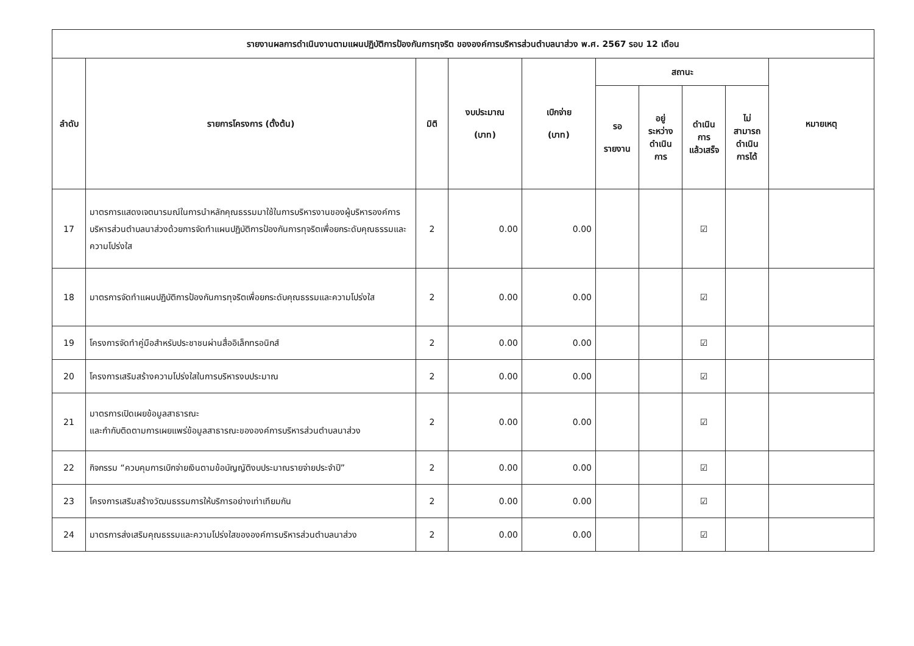| รายงานผลการดำเนินงานตามแผนปฏิบัติการป้องกันการทุจริต ขององค์การบริหารส่วนตำบลนาส่วง พ.ศ. 2567 รอบ 12 เดือน | | | | | | | | | |
| --- | --- | --- | --- | --- | --- | --- | --- | --- | --- |
| ลำดับ | รายการโครงการ (ตั้งต้น) | มิติ | งบประมาณ (บาท) | เบิกจ่าย (บาท) | สถานะ | | | | หมายเหตุ |
| | | | | | รอ รายงาน | อยู่ ระหว่าง ดำเนิน การ | ดำเนิน การ แล้วเสร็จ | ไม่ สามารถ ดำเนิน การได้ | |
| 17 | มาตรการแสดงเจตนารมณ์ในการนำหลักคุณธรรมมาใช้ในการบริหารงานของผู้บริหารองค์การบริหารส่วนตำบลนาส่วงด้วยการจัดทำแผนปฏิบัติการป้องกันการทุจริตเพื่อยกระดับคุณธรรมและความโปร่งใส | 2 | 0.00 | 0.00 | | | ☑ | | |
| 18 | มาตรการจัดทำแผนปฏิบัติการป้องกันการทุจริตเพื่อยกระดับคุณธรรมและความโปร่งใส | 2 | 0.00 | 0.00 | | | ☑ | | |
| 19 | โครงการจัดทำคู่มือสำหรับประชาชนผ่านสื่ออิเล็กทรอนิกส์ | 2 | 0.00 | 0.00 | | | ☑ | | |
| 20 | โครงการเสริมสร้างความโปร่งใสในการบริหารงบประมาณ | 2 | 0.00 | 0.00 | | | ☑ | | |
| 21 | มาตรการเปิดเผยข้อมูลสาธารณะ และกำกับติดตามการเผยแพร่ข้อมูลสาธารณะขององค์การบริหารส่วนตำบลนาส่วง | 2 | 0.00 | 0.00 | | | ☑ | | |
| 22 | กิจกรรม “ควบคุมการเบิกจ่ายเงินตามข้อบัญญัติงบประมาณรายจ่ายประจำปี” | 2 | 0.00 | 0.00 | | | ☑ | | |
| 23 | โครงการเสริมสร้างวัฒนธรรมการให้บริการอย่างเท่าเทียมกัน | 2 | 0.00 | 0.00 | | | ☑ | | |
| 24 | มาตรการส่งเสริมคุณธรรมและความโปร่งใสขององค์การบริหารส่วนตำบลนาส่วง | 2 | 0.00 | 0.00 | | | ☑ | | |